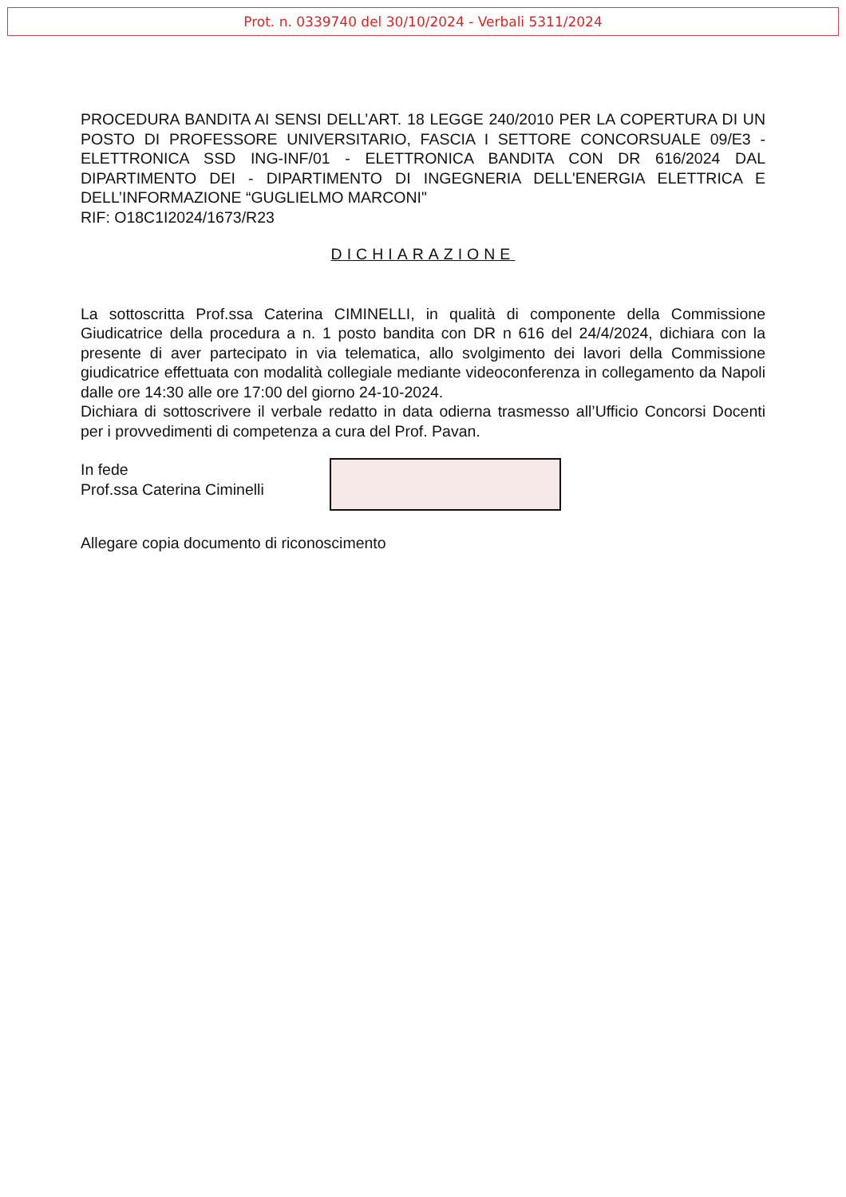Prot. n. 0339740 del 30/10/2024 - Verbali 5311/2024
PROCEDURA BANDITA AI SENSI DELL’ART. 18 LEGGE 240/2010 PER LA COPERTURA DI UN POSTO DI PROFESSORE UNIVERSITARIO, FASCIA I SETTORE CONCORSUALE 09/E3 - ELETTRONICA SSD ING-INF/01 - ELETTRONICA BANDITA CON DR 616/2024 DAL DIPARTIMENTO DEI - DIPARTIMENTO DI INGEGNERIA DELL'ENERGIA ELETTRICA E DELL’INFORMAZIONE “GUGLIELMO MARCONI"
RIF: O18C1I2024/1673/R23
DICHIARAZIONE
La sottoscritta Prof.ssa Caterina CIMINELLI, in qualità di componente della Commissione Giudicatrice della procedura a n. 1 posto bandita con DR n 616 del 24/4/2024, dichiara con la presente di aver partecipato in via telematica, allo svolgimento dei lavori della Commissione giudicatrice effettuata con modalità collegiale mediante videoconferenza in collegamento da Napoli dalle ore 14:30 alle ore 17:00 del giorno 24-10-2024.
Dichiara di sottoscrivere il verbale redatto in data odierna trasmesso all’Ufficio Concorsi Docenti per i provvedimenti di competenza a cura del Prof. Pavan.
In fede
Prof.ssa Caterina Ciminelli
Allegare copia documento di riconoscimento